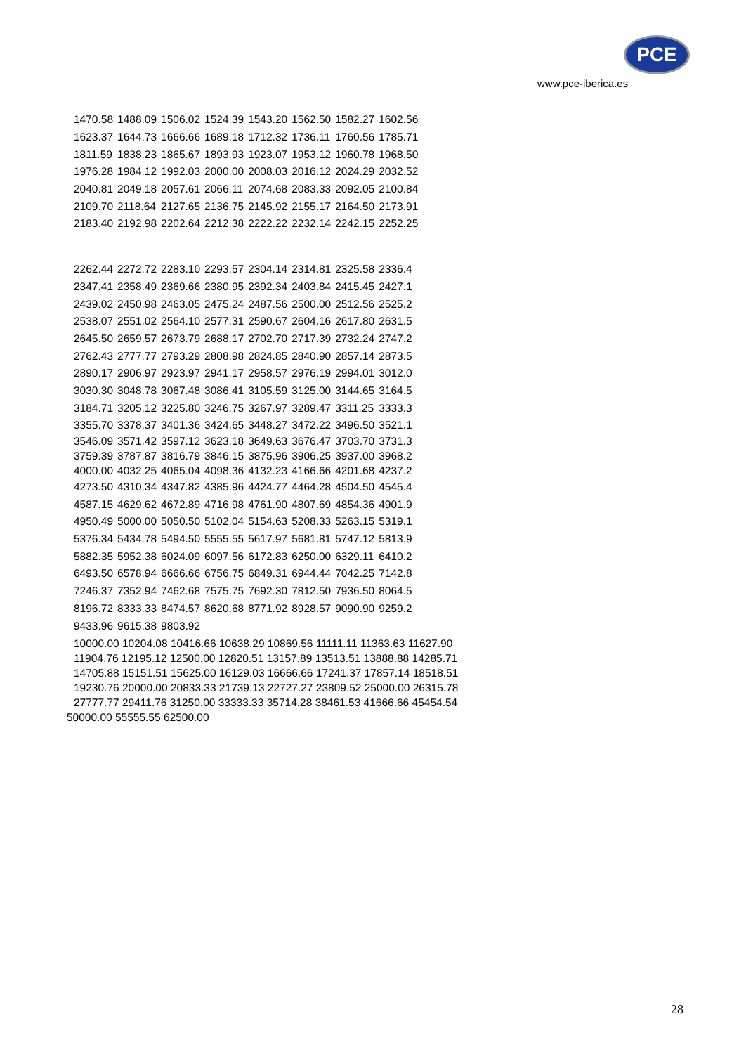PCE
www.pce-iberica.es
| 1470.58 | 1488.09 | 1506.02 | 1524.39 | 1543.20 | 1562.50 | 1582.27 | 1602.56 |
| 1623.37 | 1644.73 | 1666.66 | 1689.18 | 1712.32 | 1736.11 | 1760.56 | 1785.71 |
| 1811.59 | 1838.23 | 1865.67 | 1893.93 | 1923.07 | 1953.12 | 1960.78 | 1968.50 |
| 1976.28 | 1984.12 | 1992.03 | 2000.00 | 2008.03 | 2016.12 | 2024.29 | 2032.52 |
| 2040.81 | 2049.18 | 2057.61 | 2066.11 | 2074.68 | 2083.33 | 2092.05 | 2100.84 |
| 2109.70 | 2118.64 | 2127.65 | 2136.75 | 2145.92 | 2155.17 | 2164.50 | 2173.91 |
| 2183.40 | 2192.98 | 2202.64 | 2212.38 | 2222.22 | 2232.14 | 2242.15 | 2252.25 |
| 2262.44 | 2272.72 | 2283.10 | 2293.57 | 2304.14 | 2314.81 | 2325.58 | 2336.4 |
| 2347.41 | 2358.49 | 2369.66 | 2380.95 | 2392.34 | 2403.84 | 2415.45 | 2427.1 |
| 2439.02 | 2450.98 | 2463.05 | 2475.24 | 2487.56 | 2500.00 | 2512.56 | 2525.2 |
| 2538.07 | 2551.02 | 2564.10 | 2577.31 | 2590.67 | 2604.16 | 2617.80 | 2631.5 |
| 2645.50 | 2659.57 | 2673.79 | 2688.17 | 2702.70 | 2717.39 | 2732.24 | 2747.2 |
| 2762.43 | 2777.77 | 2793.29 | 2808.98 | 2824.85 | 2840.90 | 2857.14 | 2873.5 |
| 2890.17 | 2906.97 | 2923.97 | 2941.17 | 2958.57 | 2976.19 | 2994.01 | 3012.0 |
| 3030.30 | 3048.78 | 3067.48 | 3086.41 | 3105.59 | 3125.00 | 3144.65 | 3164.5 |
| 3184.71 | 3205.12 | 3225.80 | 3246.75 | 3267.97 | 3289.47 | 3311.25 | 3333.3 |
| 3355.70 | 3378.37 | 3401.36 | 3424.65 | 3448.27 | 3472.22 | 3496.50 | 3521.1 |
| 3546.09 | 3571.42 | 3597.12 | 3623.18 | 3649.63 | 3676.47 | 3703.70 | 3731.3 |
| 3759.39 | 3787.87 | 3816.79 | 3846.15 | 3875.96 | 3906.25 | 3937.00 | 3968.2 |
| 4000.00 | 4032.25 | 4065.04 | 4098.36 | 4132.23 | 4166.66 | 4201.68 | 4237.2 |
| 4273.50 | 4310.34 | 4347.82 | 4385.96 | 4424.77 | 4464.28 | 4504.50 | 4545.4 |
| 4587.15 | 4629.62 | 4672.89 | 4716.98 | 4761.90 | 4807.69 | 4854.36 | 4901.9 |
| 4950.49 | 5000.00 | 5050.50 | 5102.04 | 5154.63 | 5208.33 | 5263.15 | 5319.1 |
| 5376.34 | 5434.78 | 5494.50 | 5555.55 | 5617.97 | 5681.81 | 5747.12 | 5813.9 |
| 5882.35 | 5952.38 | 6024.09 | 6097.56 | 6172.83 | 6250.00 | 6329.11 | 6410.2 |
| 6493.50 | 6578.94 | 6666.66 | 6756.75 | 6849.31 | 6944.44 | 7042.25 | 7142.8 |
| 7246.37 | 7352.94 | 7462.68 | 7575.75 | 7692.30 | 7812.50 | 7936.50 | 8064.5 |
| 8196.72 | 8333.33 | 8474.57 | 8620.68 | 8771.92 | 8928.57 | 9090.90 | 9259.2 |
| 9433.96 | 9615.38 | 9803.92 | | | | | |
10000.00 10204.08 10416.66 10638.29 10869.56 11111.11 11363.63 11627.90
11904.76 12195.12 12500.00 12820.51 13157.89 13513.51 13888.88 14285.71
14705.88 15151.51 15625.00 16129.03 16666.66 17241.37 17857.14 18518.51
19230.76 20000.00 20833.33 21739.13 22727.27 23809.52 25000.00 26315.78
27777.77 29411.76 31250.00 33333.33 35714.28 38461.53 41666.66 45454.54
50000.00 55555.55 62500.00
28